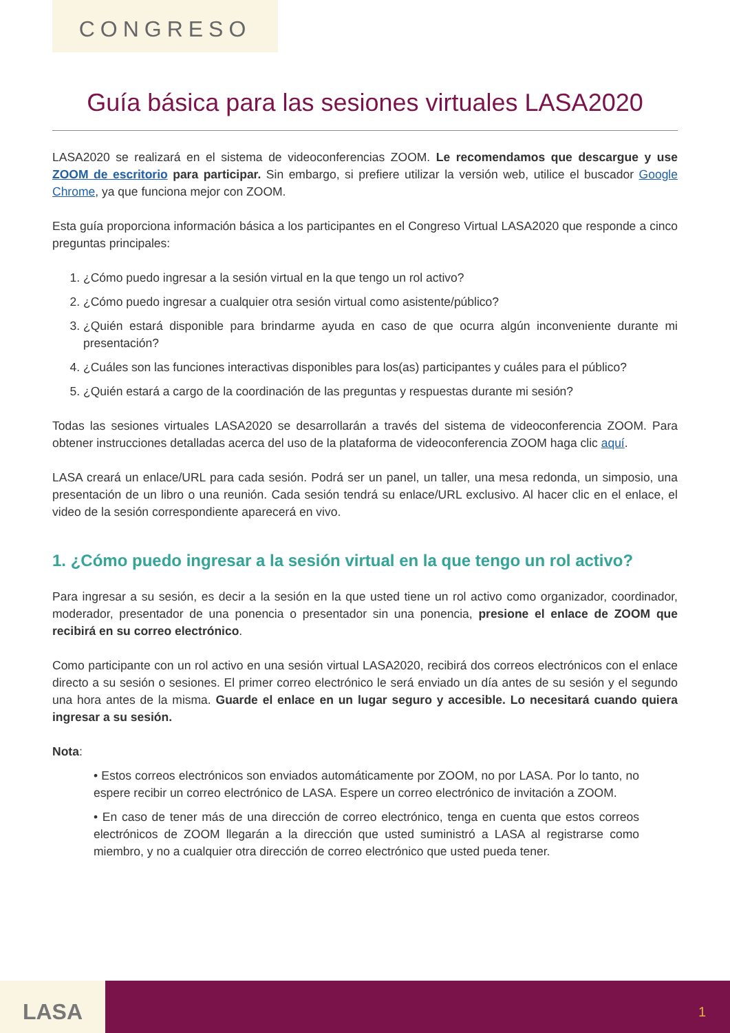CONGRESO
Guía básica para las sesiones virtuales LASA2020
LASA2020 se realizará en el sistema de videoconferencias ZOOM. Le recomendamos que descargue y use ZOOM de escritorio para participar. Sin embargo, si prefiere utilizar la versión web, utilice el buscador Google Chrome, ya que funciona mejor con ZOOM.
Esta guía proporciona información básica a los participantes en el Congreso Virtual LASA2020 que responde a cinco preguntas principales:
1. ¿Cómo puedo ingresar a la sesión virtual en la que tengo un rol activo?
2. ¿Cómo puedo ingresar a cualquier otra sesión virtual como asistente/público?
3. ¿Quién estará disponible para brindarme ayuda en caso de que ocurra algún inconveniente durante mi presentación?
4. ¿Cuáles son las funciones interactivas disponibles para los(as) participantes y cuáles para el público?
5. ¿Quién estará a cargo de la coordinación de las preguntas y respuestas durante mi sesión?
Todas las sesiones virtuales LASA2020 se desarrollarán a través del sistema de videoconferencia ZOOM. Para obtener instrucciones detalladas acerca del uso de la plataforma de videoconferencia ZOOM haga clic aquí.
LASA creará un enlace/URL para cada sesión. Podrá ser un panel, un taller, una mesa redonda, un simposio, una presentación de un libro o una reunión. Cada sesión tendrá su enlace/URL exclusivo. Al hacer clic en el enlace, el video de la sesión correspondiente aparecerá en vivo.
1. ¿Cómo puedo ingresar a la sesión virtual en la que tengo un rol activo?
Para ingresar a su sesión, es decir a la sesión en la que usted tiene un rol activo como organizador, coordinador, moderador, presentador de una ponencia o presentador sin una ponencia, presione el enlace de ZOOM que recibirá en su correo electrónico.
Como participante con un rol activo en una sesión virtual LASA2020, recibirá dos correos electrónicos con el enlace directo a su sesión o sesiones. El primer correo electrónico le será enviado un día antes de su sesión y el segundo una hora antes de la misma. Guarde el enlace en un lugar seguro y accesible. Lo necesitará cuando quiera ingresar a su sesión.
Nota:
• Estos correos electrónicos son enviados automáticamente por ZOOM, no por LASA. Por lo tanto, no espere recibir un correo electrónico de LASA. Espere un correo electrónico de invitación a ZOOM.
• En caso de tener más de una dirección de correo electrónico, tenga en cuenta que estos correos electrónicos de ZOOM llegarán a la dirección que usted suministró a LASA al registrarse como miembro, y no a cualquier otra dirección de correo electrónico que usted pueda tener.
LASA
1